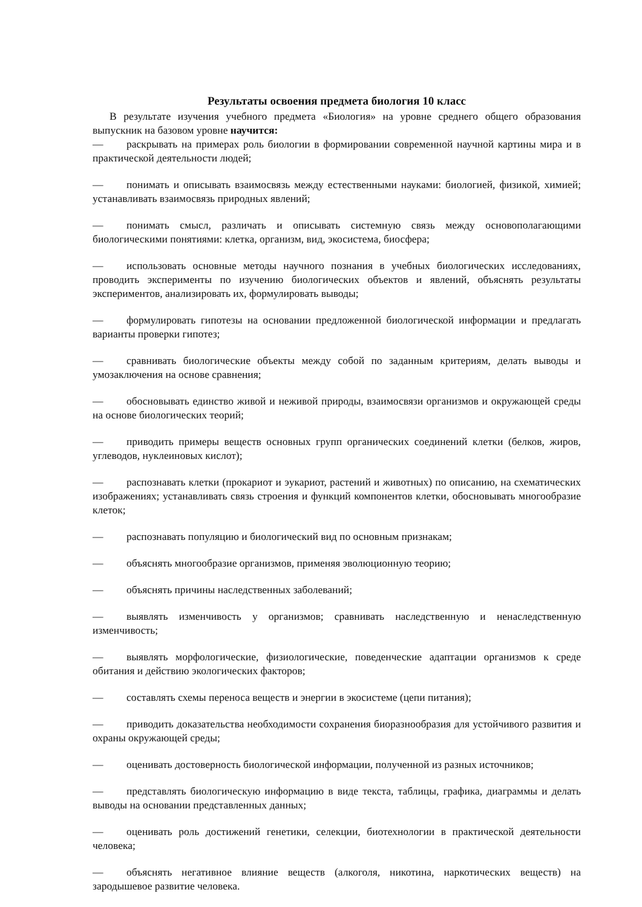Результаты освоения предмета биология 10 класс
В результате изучения учебного предмета «Биология» на уровне среднего общего образования выпускник на базовом уровне научится:
— раскрывать на примерах роль биологии в формировании современной научной картины мира и в практической деятельности людей;
— понимать и описывать взаимосвязь между естественными науками: биологией, физикой, химией; устанавливать взаимосвязь природных явлений;
— понимать смысл, различать и описывать системную связь между основополагающими биологическими понятиями: клетка, организм, вид, экосистема, биосфера;
— использовать основные методы научного познания в учебных биологических исследованиях, проводить эксперименты по изучению биологических объектов и явлений, объяснять результаты экспериментов, анализировать их, формулировать выводы;
— формулировать гипотезы на основании предложенной биологической информации и предлагать варианты проверки гипотез;
— сравнивать биологические объекты между собой по заданным критериям, делать выводы и умозаключения на основе сравнения;
— обосновывать единство живой и неживой природы, взаимосвязи организмов и окружающей среды на основе биологических теорий;
— приводить примеры веществ основных групп органических соединений клетки (белков, жиров, углеводов, нуклеиновых кислот);
— распознавать клетки (прокариот и эукариот, растений и животных) по описанию, на схематических изображениях; устанавливать связь строения и функций компонентов клетки, обосновывать многообразие клеток;
— распознавать популяцию и биологический вид по основным признакам;
— объяснять многообразие организмов, применяя эволюционную теорию;
— объяснять причины наследственных заболеваний;
— выявлять изменчивость у организмов; сравнивать наследственную и ненаследственную изменчивость;
— выявлять морфологические, физиологические, поведенческие адаптации организмов к среде обитания и действию экологических факторов;
— составлять схемы переноса веществ и энергии в экосистеме (цепи питания);
— приводить доказательства необходимости сохранения биоразнообразия для устойчивого развития и охраны окружающей среды;
— оценивать достоверность биологической информации, полученной из разных источников;
— представлять биологическую информацию в виде текста, таблицы, графика, диаграммы и делать выводы на основании представленных данных;
— оценивать роль достижений генетики, селекции, биотехнологии в практической деятельности человека;
— объяснять негативное влияние веществ (алкоголя, никотина, наркотических веществ) на зародышевое развитие человека.